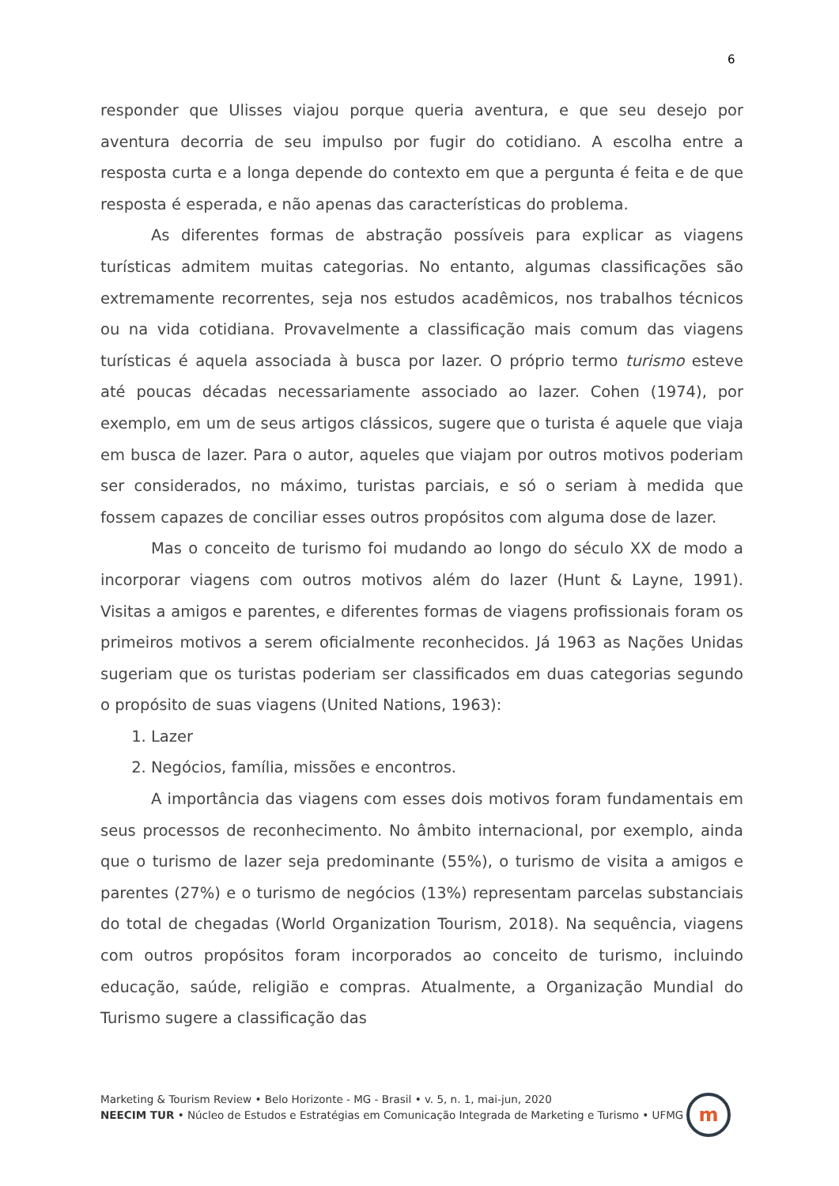6
responder que Ulisses viajou porque queria aventura, e que seu desejo por aventura decorria de seu impulso por fugir do cotidiano. A escolha entre a resposta curta e a longa depende do contexto em que a pergunta é feita e de que resposta é esperada, e não apenas das características do problema.
As diferentes formas de abstração possíveis para explicar as viagens turísticas admitem muitas categorias. No entanto, algumas classificações são extremamente recorrentes, seja nos estudos acadêmicos, nos trabalhos técnicos ou na vida cotidiana. Provavelmente a classificação mais comum das viagens turísticas é aquela associada à busca por lazer. O próprio termo turismo esteve até poucas décadas necessariamente associado ao lazer. Cohen (1974), por exemplo, em um de seus artigos clássicos, sugere que o turista é aquele que viaja em busca de lazer. Para o autor, aqueles que viajam por outros motivos poderiam ser considerados, no máximo, turistas parciais, e só o seriam à medida que fossem capazes de conciliar esses outros propósitos com alguma dose de lazer.
Mas o conceito de turismo foi mudando ao longo do século XX de modo a incorporar viagens com outros motivos além do lazer (Hunt & Layne, 1991). Visitas a amigos e parentes, e diferentes formas de viagens profissionais foram os primeiros motivos a serem oficialmente reconhecidos. Já 1963 as Nações Unidas sugeriam que os turistas poderiam ser classificados em duas categorias segundo o propósito de suas viagens (United Nations, 1963):
1. Lazer
2. Negócios, família, missões e encontros.
A importância das viagens com esses dois motivos foram fundamentais em seus processos de reconhecimento. No âmbito internacional, por exemplo, ainda que o turismo de lazer seja predominante (55%), o turismo de visita a amigos e parentes (27%) e o turismo de negócios (13%) representam parcelas substanciais do total de chegadas (World Organization Tourism, 2018). Na sequência, viagens com outros propósitos foram incorporados ao conceito de turismo, incluindo educação, saúde, religião e compras. Atualmente, a Organização Mundial do Turismo sugere a classificação das
Marketing & Tourism Review • Belo Horizonte - MG - Brasil • v. 5, n. 1, mai-jun, 2020
NEECIM TUR • Núcleo de Estudos e Estratégias em Comunicação Integrada de Marketing e Turismo • UFMG
m